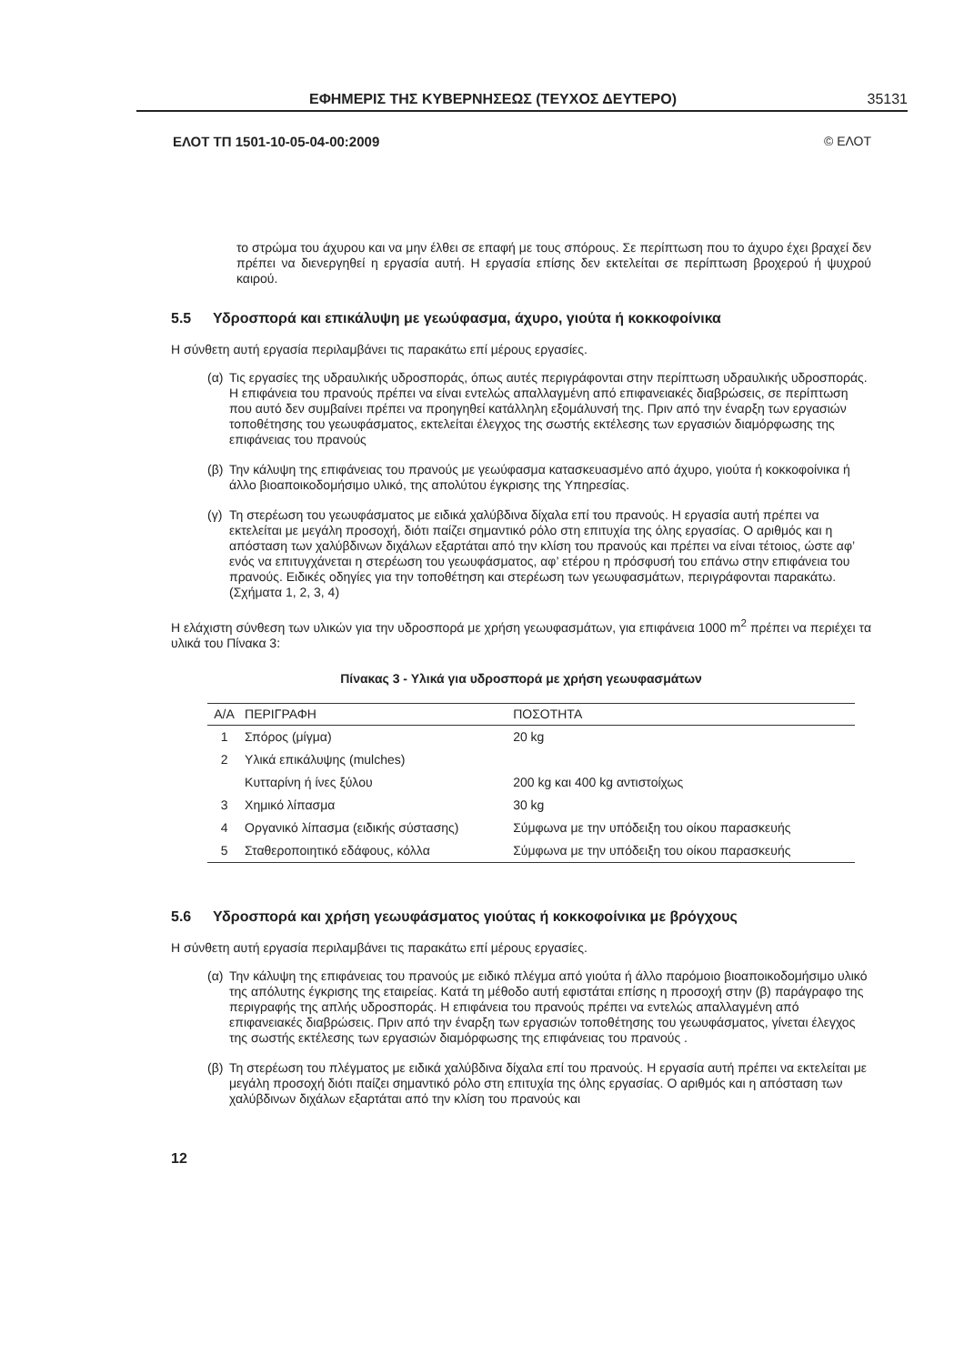ΕΦΗΜΕΡΙΣ ΤΗΣ ΚΥΒΕΡΝΗΣΕΩΣ (ΤΕΥΧΟΣ ΔΕΥΤΕΡΟ) 35131
ΕΛΟΤ ΤΠ 1501-10-05-04-00:2009 © ΕΛΟΤ
το στρώμα του άχυρου και να μην έλθει σε επαφή με τους σπόρους. Σε περίπτωση που το άχυρο έχει βραχεί δεν πρέπει να διενεργηθεί η εργασία αυτή. Η εργασία επίσης δεν εκτελείται σε περίπτωση βροχερού ή ψυχρού καιρού.
5.5 Υδροσπορά και επικάλυψη με γεωύφασμα, άχυρο, γιούτα ή κοκκοφοίνικα
Η σύνθετη αυτή εργασία περιλαμβάνει τις παρακάτω επί μέρους εργασίες.
(α)
Τις εργασίες της υδραυλικής υδροσποράς, όπως αυτές περιγράφονται στην περίπτωση υδραυλικής υδροσποράς. Η επιφάνεια του πρανούς πρέπει να είναι εντελώς απαλλαγμένη από επιφανειακές διαβρώσεις, σε περίπτωση που αυτό δεν συμβαίνει πρέπει να προηγηθεί κατάλληλη εξομάλυνσή της. Πριν από την έναρξη των εργασιών τοποθέτησης του γεωυφάσματος, εκτελείται έλεγχος της σωστής εκτέλεσης των εργασιών διαμόρφωσης της επιφάνειας του πρανούς
(β)
Την κάλυψη της επιφάνειας του πρανούς με γεωύφασμα κατασκευασμένο από άχυρο, γιούτα ή κοκκοφοίνικα ή άλλο βιοαποικοδομήσιμο υλικό, της απολύτου έγκρισης της Υπηρεσίας.
(γ)
Τη στερέωση του γεωυφάσματος με ειδικά χαλύβδινα δίχαλα επί του πρανούς. Η εργασία αυτή πρέπει να εκτελείται με μεγάλη προσοχή, διότι παίζει σημαντικό ρόλο στη επιτυχία της όλης εργασίας. Ο αριθμός και η απόσταση των χαλύβδινων διχάλων εξαρτάται από την κλίση του πρανούς και πρέπει να είναι τέτοιος, ώστε αφ’ ενός να επιτυγχάνεται η στερέωση του γεωυφάσματος, αφ’ ετέρου η πρόσφυσή του επάνω στην επιφάνεια του πρανούς. Ειδικές οδηγίες για την τοποθέτηση και στερέωση των γεωυφασμάτων, περιγράφονται παρακάτω. (Σχήματα 1, 2, 3, 4)
Η ελάχιστη σύνθεση των υλικών για την υδροσπορά με χρήση γεωυφασμάτων, για επιφάνεια 1000 m<sup>2</sup> πρέπει να περιέχει τα υλικά του Πίνακα 3:
Πίνακας 3 - Υλικά για υδροσπορά με χρήση γεωυφασμάτων
| Α/Α | ΠΕΡΙΓΡΑΦΗ | ΠΟΣΟΤΗΤΑ |
| --- | --- | --- |
| 1 | Σπόρος (μίγμα) | 20 kg |
| 2 | Υλικά επικάλυψης (mulches) | |
| | Κυτταρίνη ή ίνες ξύλου | 200 kg και 400 kg αντιστοίχως |
| 3 | Χημικό λίπασμα | 30 kg |
| 4 | Οργανικό λίπασμα (ειδικής σύστασης) | Σύμφωνα με την υπόδειξη του οίκου παρασκευής |
| 5 | Σταθεροποιητικό εδάφους, κόλλα | Σύμφωνα με την υπόδειξη του οίκου παρασκευής |
5.6 Υδροσπορά και χρήση γεωυφάσματος γιούτας ή κοκκοφοίνικα με βρόγχους
Η σύνθετη αυτή εργασία περιλαμβάνει τις παρακάτω επί μέρους εργασίες.
(α)
Την κάλυψη της επιφάνειας του πρανούς με ειδικό πλέγμα από γιούτα ή άλλο παρόμοιο βιοαποικοδομήσιμο υλικό της απόλυτης έγκρισης της εταιρείας. Κατά τη μέθοδο αυτή εφιστάται επίσης η προσοχή στην (β) παράγραφο της περιγραφής της απλής υδροσποράς. Η επιφάνεια του πρανούς πρέπει να εντελώς απαλλαγμένη από επιφανειακές διαβρώσεις. Πριν από την έναρξη των εργασιών τοποθέτησης του γεωυφάσματος, γίνεται έλεγχος της σωστής εκτέλεσης των εργασιών διαμόρφωσης της επιφάνειας του πρανούς .
(β)
Τη στερέωση του πλέγματος με ειδικά χαλύβδινα δίχαλα επί του πρανούς. Η εργασία αυτή πρέπει να εκτελείται με μεγάλη προσοχή διότι παίζει σημαντικό ρόλο στη επιτυχία της όλης εργασίας. Ο αριθμός και η απόσταση των χαλύβδινων διχάλων εξαρτάται από την κλίση του πρανούς και
12